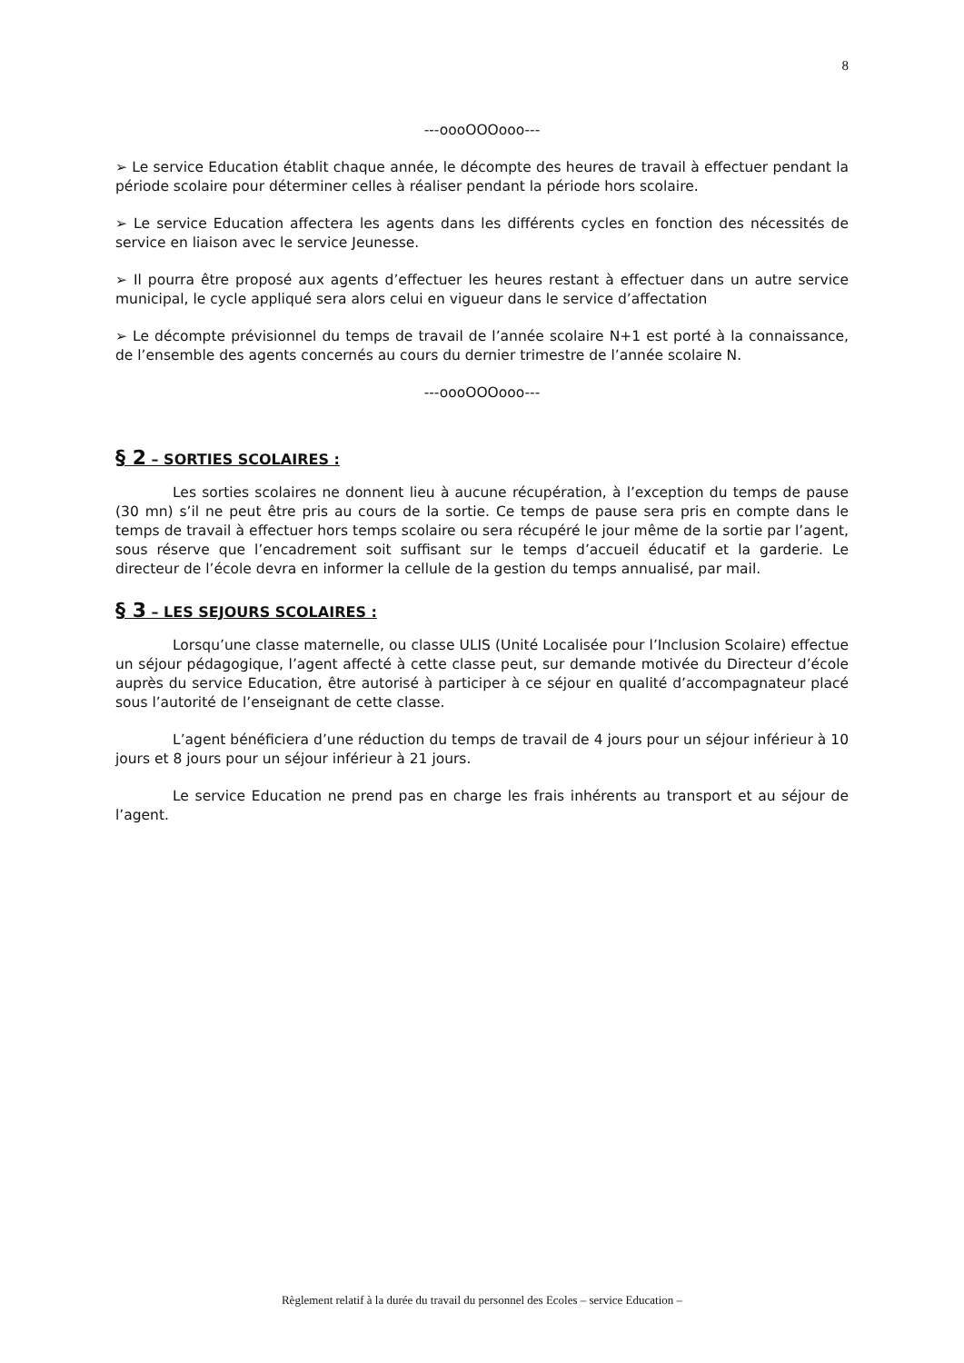8
---oooOOOooo---
➢ Le service Education établit chaque année, le décompte des heures de travail à effectuer pendant la période scolaire pour déterminer celles à réaliser pendant la période hors scolaire.
➢ Le service Education affectera les agents dans les différents cycles en fonction des nécessités de service en liaison avec le service Jeunesse.
➢ Il pourra être proposé aux agents d’effectuer les heures restant à effectuer dans un autre service municipal, le cycle appliqué sera alors celui en vigueur dans le service d’affectation
➢ Le décompte prévisionnel du temps de travail de l’année scolaire N+1 est porté à la connaissance, de l’ensemble des agents concernés au cours du dernier trimestre de l’année scolaire N.
---oooOOOooo---
§ 2 – SORTIES SCOLAIRES :
Les sorties scolaires ne donnent lieu à aucune récupération, à l’exception du temps de pause (30 mn) s’il ne peut être pris au cours de la sortie. Ce temps de pause sera pris en compte dans le temps de travail à effectuer hors temps scolaire ou sera récupéré le jour même de la sortie par l’agent, sous réserve que l’encadrement soit suffisant sur le temps d’accueil éducatif et la garderie. Le directeur de l’école devra en informer la cellule de la gestion du temps annualisé, par mail.
§ 3 – LES SEJOURS SCOLAIRES :
Lorsqu’une classe maternelle, ou classe ULIS (Unité Localisée pour l’Inclusion Scolaire) effectue un séjour pédagogique, l’agent affecté à cette classe peut, sur demande motivée du Directeur d’école auprès du service Education, être autorisé à participer à ce séjour en qualité d’accompagnateur placé sous l’autorité de l’enseignant de cette classe.
L’agent bénéficiera d’une réduction du temps de travail de 4 jours pour un séjour inférieur à 10 jours et 8 jours pour un séjour inférieur à 21 jours.
Le service Education ne prend pas en charge les frais inhérents au transport et au séjour de l’agent.
Règlement relatif à la durée du travail du personnel des Ecoles – service Education –